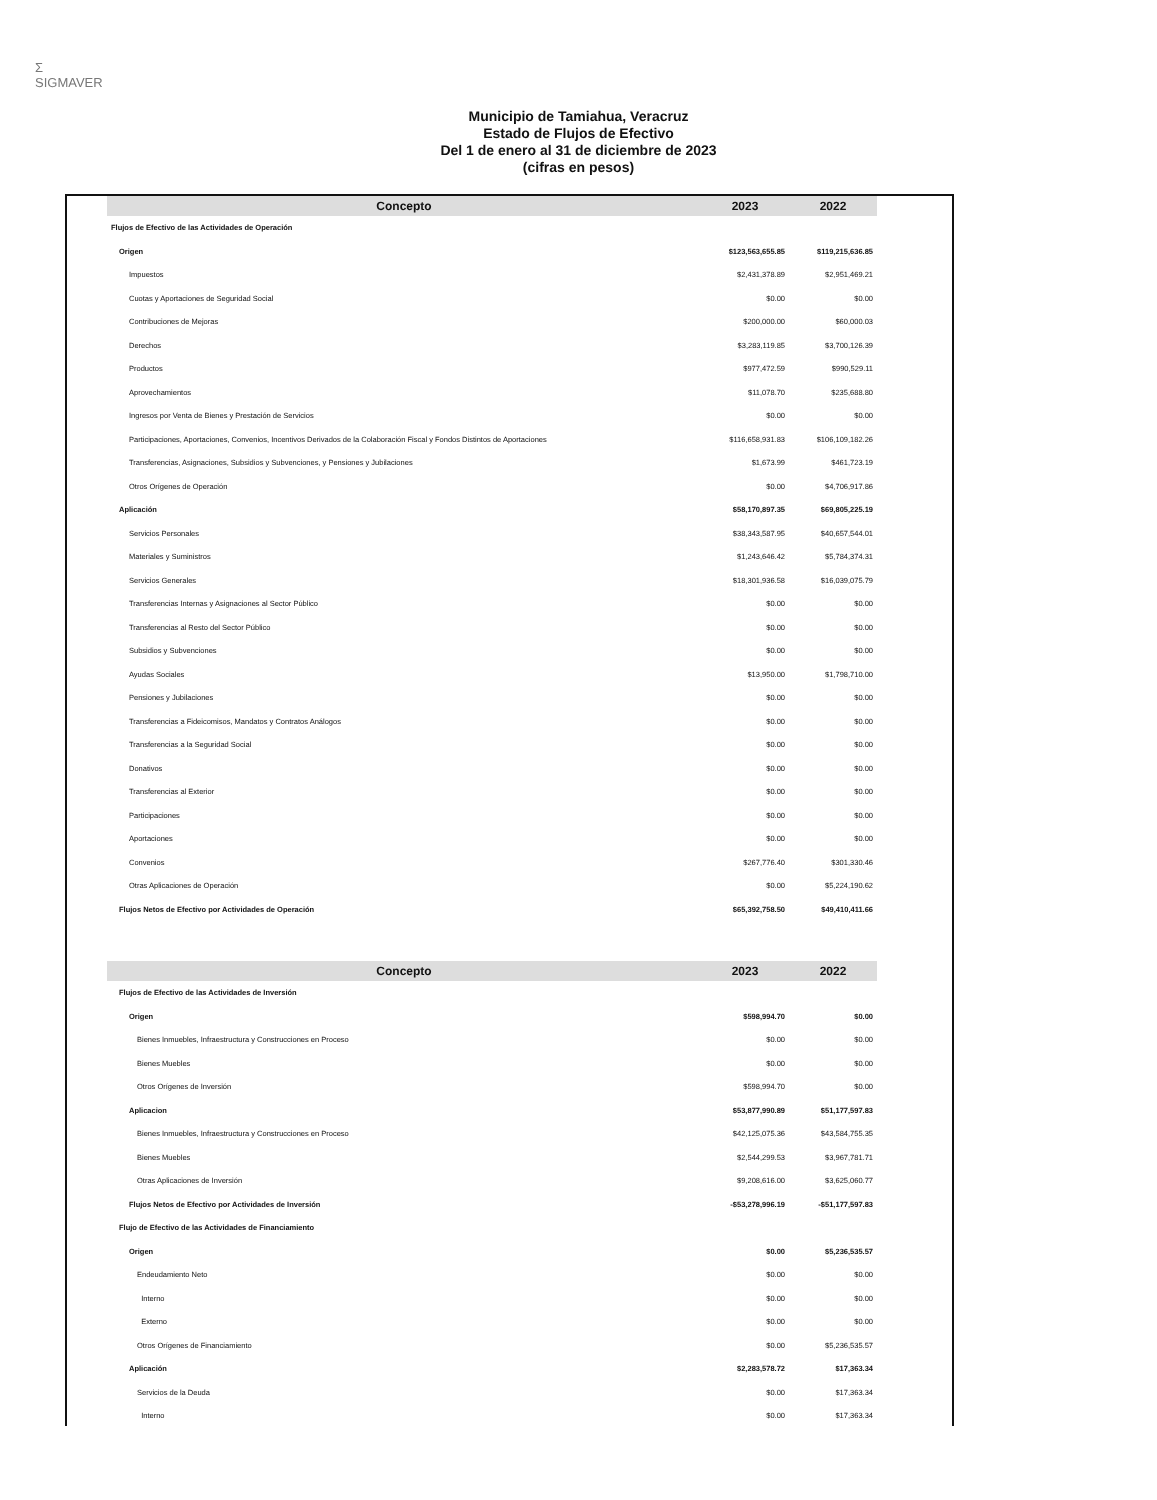Σ
SIGMAVER
Municipio de Tamiahua, Veracruz
Estado de Flujos de Efectivo
Del 1 de enero al 31 de diciembre de 2023
(cifras en pesos)
| Concepto | 2023 | 2022 |
| --- | --- | --- |
| Flujos de Efectivo de las Actividades de Operación | | |
| Origen | $123,563,655.85 | $119,215,636.85 |
| Impuestos | $2,431,378.89 | $2,951,469.21 |
| Cuotas y Aportaciones de Seguridad Social | $0.00 | $0.00 |
| Contribuciones de Mejoras | $200,000.00 | $60,000.03 |
| Derechos | $3,283,119.85 | $3,700,126.39 |
| Productos | $977,472.59 | $990,529.11 |
| Aprovechamientos | $11,078.70 | $235,688.80 |
| Ingresos por Venta de Bienes y Prestación de Servicios | $0.00 | $0.00 |
| Participaciones, Aportaciones, Convenios, Incentivos Derivados de la Colaboración Fiscal y Fondos Distintos de Aportaciones | $116,658,931.83 | $106,109,182.26 |
| Transferencias, Asignaciones, Subsidios y Subvenciones, y Pensiones y Jubilaciones | $1,673.99 | $461,723.19 |
| Otros Orígenes de Operación | $0.00 | $4,706,917.86 |
| Aplicación | $58,170,897.35 | $69,805,225.19 |
| Servicios Personales | $38,343,587.95 | $40,657,544.01 |
| Materiales y Suministros | $1,243,646.42 | $5,784,374.31 |
| Servicios Generales | $18,301,936.58 | $16,039,075.79 |
| Transferencias Internas y Asignaciones al Sector Público | $0.00 | $0.00 |
| Transferencias al Resto del Sector Público | $0.00 | $0.00 |
| Subsidios y Subvenciones | $0.00 | $0.00 |
| Ayudas Sociales | $13,950.00 | $1,798,710.00 |
| Pensiones y Jubilaciones | $0.00 | $0.00 |
| Transferencias a Fideicomisos, Mandatos y Contratos Análogos | $0.00 | $0.00 |
| Transferencias a la Seguridad Social | $0.00 | $0.00 |
| Donativos | $0.00 | $0.00 |
| Transferencias al Exterior | $0.00 | $0.00 |
| Participaciones | $0.00 | $0.00 |
| Aportaciones | $0.00 | $0.00 |
| Convenios | $267,776.40 | $301,330.46 |
| Otras Aplicaciones de Operación | $0.00 | $5,224,190.62 |
| Flujos Netos de Efectivo por Actividades de Operación | $65,392,758.50 | $49,410,411.66 |
| Concepto | 2023 | 2022 |
| Flujos de Efectivo de las Actividades de Inversión | | |
| Origen | $598,994.70 | $0.00 |
| Bienes Inmuebles, Infraestructura y Construcciones en Proceso | $0.00 | $0.00 |
| Bienes Muebles | $0.00 | $0.00 |
| Otros Orígenes de Inversión | $598,994.70 | $0.00 |
| Aplicacion | $53,877,990.89 | $51,177,597.83 |
| Bienes Inmuebles, Infraestructura y Construcciones en Proceso | $42,125,075.36 | $43,584,755.35 |
| Bienes Muebles | $2,544,299.53 | $3,967,781.71 |
| Otras Aplicaciones de Inversión | $9,208,616.00 | $3,625,060.77 |
| Flujos Netos de Efectivo por Actividades de Inversión | -$53,278,996.19 | -$51,177,597.83 |
| Flujo de Efectivo de las Actividades de Financiamiento | | |
| Origen | $0.00 | $5,236,535.57 |
| Endeudamiento Neto | $0.00 | $0.00 |
| Interno | $0.00 | $0.00 |
| Externo | $0.00 | $0.00 |
| Otros Orígenes de Financiamiento | $0.00 | $5,236,535.57 |
| Aplicación | $2,283,578.72 | $17,363.34 |
| Servicios de la Deuda | $0.00 | $17,363.34 |
| Interno | $0.00 | $17,363.34 |